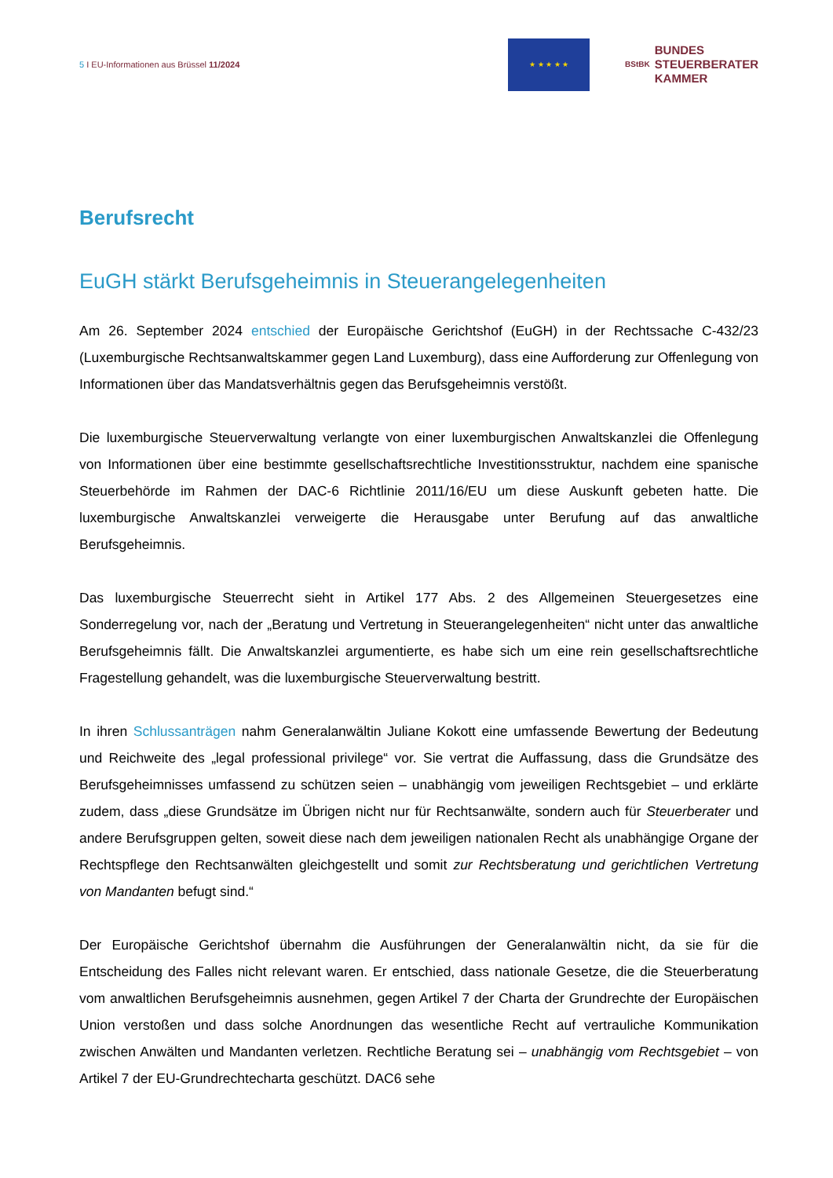5 I EU-Informationen aus Brüssel 11/2024
★ ★ ★ ★ ★
BStBK BUNDES
STEUERBERATER
KAMMER
Berufsrecht
EuGH stärkt Berufsgeheimnis in Steuerangelegenheiten
Am 26. September 2024 entschied der Europäische Gerichtshof (EuGH) in der Rechtssache C-432/23 (Luxemburgische Rechtsanwaltskammer gegen Land Luxemburg), dass eine Aufforderung zur Offenlegung von Informationen über das Mandatsverhältnis gegen das Berufsgeheimnis verstößt.
Die luxemburgische Steuerverwaltung verlangte von einer luxemburgischen Anwaltskanzlei die Offenlegung von Informationen über eine bestimmte gesellschaftsrechtliche Investitionsstruktur, nachdem eine spanische Steuerbehörde im Rahmen der DAC-6 Richtlinie 2011/16/EU um diese Auskunft gebeten hatte. Die luxemburgische Anwaltskanzlei verweigerte die Herausgabe unter Berufung auf das anwaltliche Berufsgeheimnis.
Das luxemburgische Steuerrecht sieht in Artikel 177 Abs. 2 des Allgemeinen Steuergesetzes eine Sonderregelung vor, nach der „Beratung und Vertretung in Steuerangelegenheiten“ nicht unter das anwaltliche Berufsgeheimnis fällt. Die Anwaltskanzlei argumentierte, es habe sich um eine rein gesellschaftsrechtliche Fragestellung gehandelt, was die luxemburgische Steuerverwaltung bestritt.
In ihren Schlussanträgen nahm Generalanwältin Juliane Kokott eine umfassende Bewertung der Bedeutung und Reichweite des „legal professional privilege“ vor. Sie vertrat die Auffassung, dass die Grundsätze des Berufsgeheimnisses umfassend zu schützen seien – unabhängig vom jeweiligen Rechtsgebiet – und erklärte zudem, dass „diese Grundsätze im Übrigen nicht nur für Rechtsanwälte, sondern auch für Steuerberater und andere Berufsgruppen gelten, soweit diese nach dem jeweiligen nationalen Recht als unabhängige Organe der Rechtspflege den Rechtsanwälten gleichgestellt und somit zur Rechtsberatung und gerichtlichen Vertretung von Mandanten befugt sind.“
Der Europäische Gerichtshof übernahm die Ausführungen der Generalanwältin nicht, da sie für die Entscheidung des Falles nicht relevant waren. Er entschied, dass nationale Gesetze, die die Steuerberatung vom anwaltlichen Berufsgeheimnis ausnehmen, gegen Artikel 7 der Charta der Grundrechte der Europäischen Union verstoßen und dass solche Anordnungen das wesentliche Recht auf vertrauliche Kommunikation zwischen Anwälten und Mandanten verletzen. Rechtliche Beratung sei – unabhängig vom Rechtsgebiet – von Artikel 7 der EU-Grundrechtecharta geschützt. DAC6 sehe